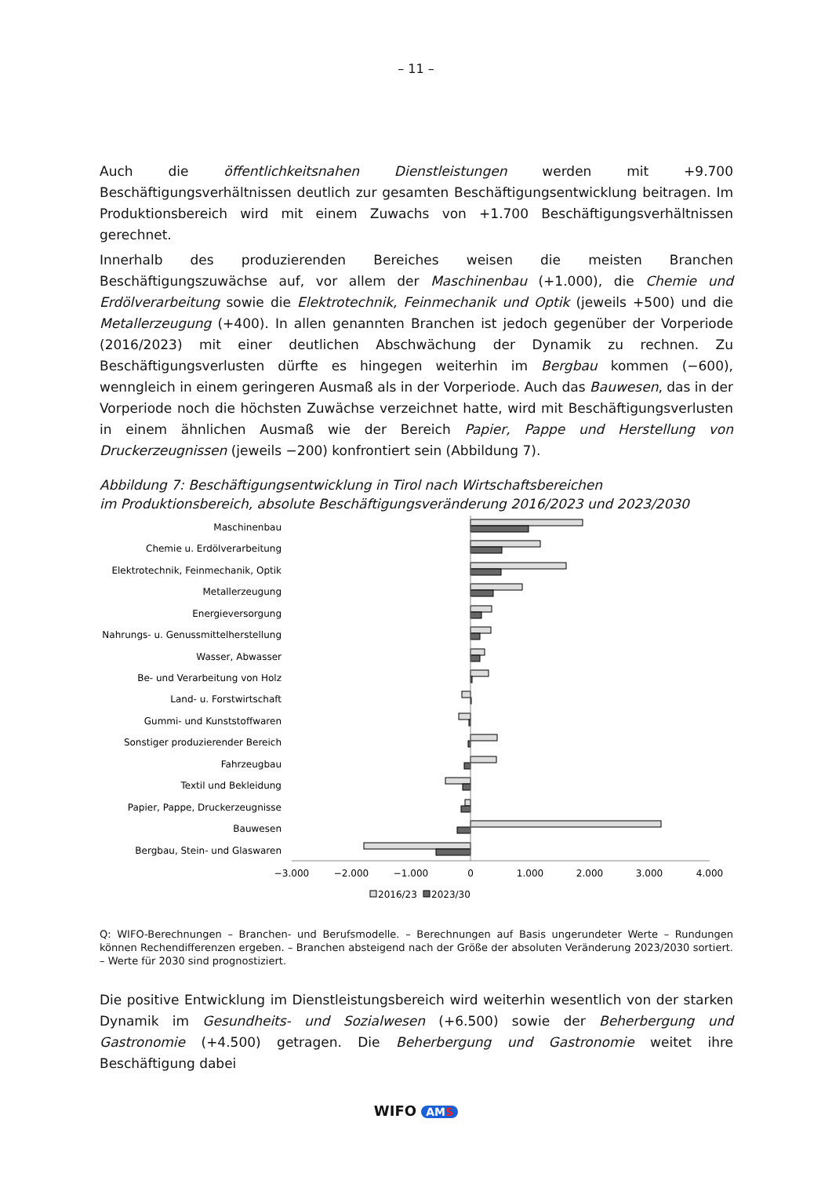– 11 –
Auch die öffentlichkeitsnahen Dienstleistungen werden mit +9.700 Beschäftigungsverhältnissen deutlich zur gesamten Beschäftigungsentwicklung beitragen. Im Produktionsbereich wird mit einem Zuwachs von +1.700 Beschäftigungsverhältnissen gerechnet.
Innerhalb des produzierenden Bereiches weisen die meisten Branchen Beschäftigungszuwächse auf, vor allem der Maschinenbau (+1.000), die Chemie und Erdölverarbeitung sowie die Elektrotechnik, Feinmechanik und Optik (jeweils +500) und die Metallerzeugung (+400). In allen genannten Branchen ist jedoch gegenüber der Vorperiode (2016/2023) mit einer deutlichen Abschwächung der Dynamik zu rechnen. Zu Beschäftigungsverlusten dürfte es hingegen weiterhin im Bergbau kommen (−600), wenngleich in einem geringeren Ausmaß als in der Vorperiode. Auch das Bauwesen, das in der Vorperiode noch die höchsten Zuwächse verzeichnet hatte, wird mit Beschäftigungsverlusten in einem ähnlichen Ausmaß wie der Bereich Papier, Pappe und Herstellung von Druckerzeugnissen (jeweils −200) konfrontiert sein (Abbildung 7).
Abbildung 7: Beschäftigungsentwicklung in Tirol nach Wirtschaftsbereichen
im Produktionsbereich, absolute Beschäftigungsveränderung 2016/2023 und 2023/2030
Maschinenbau
Chemie u. Erdölverarbeitung
Elektrotechnik, Feinmechanik, Optik
Metallerzeugung
Energieversorgung
Nahrungs- u. Genussmittelherstellung
Wasser, Abwasser
Be- und Verarbeitung von Holz
Land- u. Forstwirtschaft
Gummi- und Kunststoffwaren
Sonstiger produzierender Bereich
Fahrzeugbau
Textil und Bekleidung
Papier, Pappe, Druckerzeugnisse
Bauwesen
Bergbau, Stein- und Glaswaren
−3.000
−2.000
−1.000
0
1.000
2.000
3.000
4.000
2016/23
2023/30
Q: WIFO-Berechnungen – Branchen- und Berufsmodelle. – Berechnungen auf Basis ungerundeter Werte – Rundungen können Rechendifferenzen ergeben. – Branchen absteigend nach der Größe der absoluten Veränderung 2023/2030 sortiert. – Werte für 2030 sind prognostiziert.
Die positive Entwicklung im Dienstleistungsbereich wird weiterhin wesentlich von der starken Dynamik im Gesundheits- und Sozialwesen (+6.500) sowie der Beherbergung und Gastronomie (+4.500) getragen. Die Beherbergung und Gastronomie weitet ihre Beschäftigung dabei
WIFO AMS